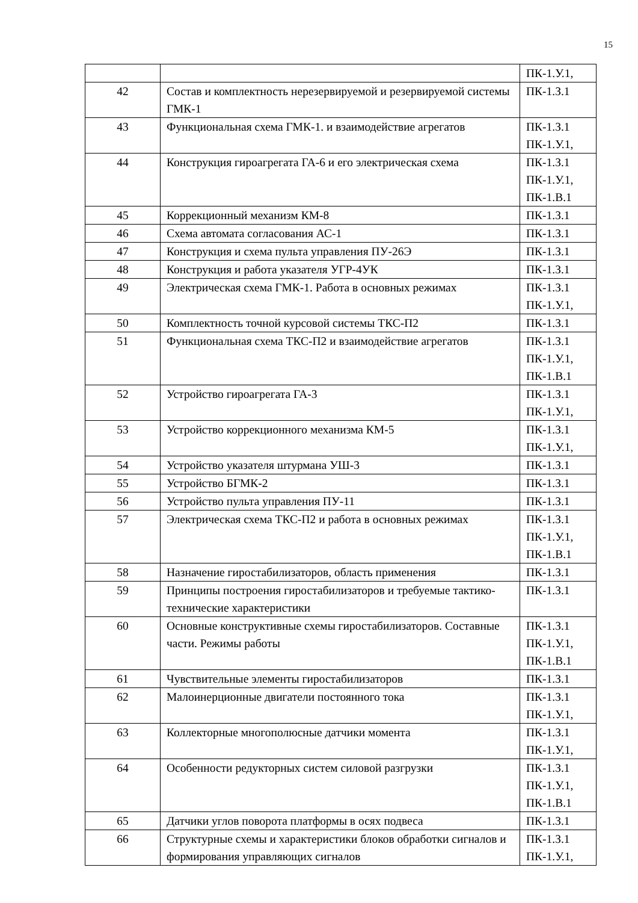15
| | | ПК-1.У.1, |
| 42 | Состав и комплектность нерезервируемой и резервируемой системы ГМК-1 | ПК-1.З.1 |
| 43 | Функциональная схема ГМК-1. и взаимодействие агрегатов | ПК-1.З.1 ПК-1.У.1, |
| 44 | Конструкция гироагрегата ГА-6 и его электрическая схема | ПК-1.З.1 ПК-1.У.1, ПК-1.В.1 |
| 45 | Коррекционный механизм КМ-8 | ПК-1.З.1 |
| 46 | Схема автомата согласования АС-1 | ПК-1.З.1 |
| 47 | Конструкция и схема пульта управления ПУ-26Э | ПК-1.З.1 |
| 48 | Конструкция и работа указателя УГР-4УК | ПК-1.З.1 |
| 49 | Электрическая схема ГМК-1. Работа в основных режимах | ПК-1.З.1 ПК-1.У.1, |
| 50 | Комплектность точной курсовой системы ТКС-П2 | ПК-1.З.1 |
| 51 | Функциональная схема ТКС-П2 и взаимодействие агрегатов | ПК-1.З.1 ПК-1.У.1, ПК-1.В.1 |
| 52 | Устройство гироагрегата ГА-3 | ПК-1.З.1 ПК-1.У.1, |
| 53 | Устройство коррекционного механизма КМ-5 | ПК-1.З.1 ПК-1.У.1, |
| 54 | Устройство указателя штурмана УШ-3 | ПК-1.З.1 |
| 55 | Устройство БГМК-2 | ПК-1.З.1 |
| 56 | Устройство пульта управления ПУ-11 | ПК-1.З.1 |
| 57 | Электрическая схема ТКС-П2 и работа в основных режимах | ПК-1.З.1 ПК-1.У.1, ПК-1.В.1 |
| 58 | Назначение гиростабилизаторов, область применения | ПК-1.З.1 |
| 59 | Принципы построения гиростабилизаторов и требуемые тактико-технические характеристики | ПК-1.З.1 |
| 60 | Основные конструктивные схемы гиростабилизаторов. Составные части. Режимы работы | ПК-1.З.1 ПК-1.У.1, ПК-1.В.1 |
| 61 | Чувствительные элементы гиростабилизаторов | ПК-1.З.1 |
| 62 | Малоинерционные двигатели постоянного тока | ПК-1.З.1 ПК-1.У.1, |
| 63 | Коллекторные многополюсные датчики момента | ПК-1.З.1 ПК-1.У.1, |
| 64 | Особенности редукторных систем силовой разгрузки | ПК-1.З.1 ПК-1.У.1, ПК-1.В.1 |
| 65 | Датчики углов поворота платформы в осях подвеса | ПК-1.З.1 |
| 66 | Структурные схемы и характеристики блоков обработки сигналов и формирования управляющих сигналов | ПК-1.З.1 ПК-1.У.1, |